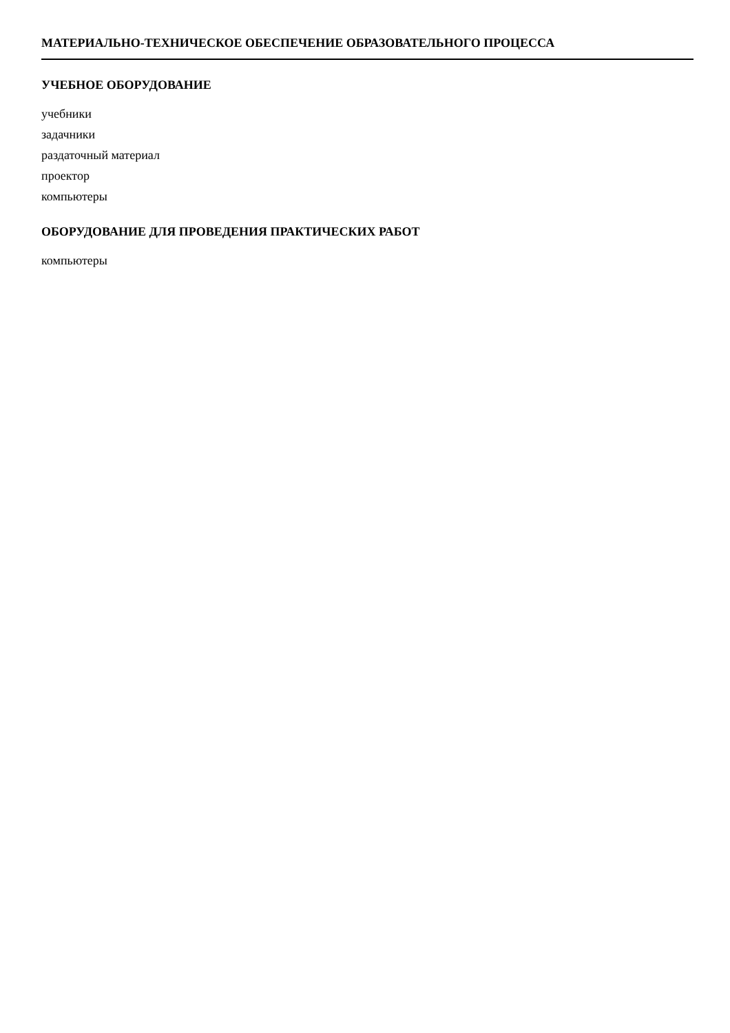МАТЕРИАЛЬНО-ТЕХНИЧЕСКОЕ ОБЕСПЕЧЕНИЕ ОБРАЗОВАТЕЛЬНОГО ПРОЦЕССА
УЧЕБНОЕ ОБОРУДОВАНИЕ
учебники
задачники
раздаточный материал
проектор
компьютеры
ОБОРУДОВАНИЕ ДЛЯ ПРОВЕДЕНИЯ ПРАКТИЧЕСКИХ РАБОТ
компьютеры